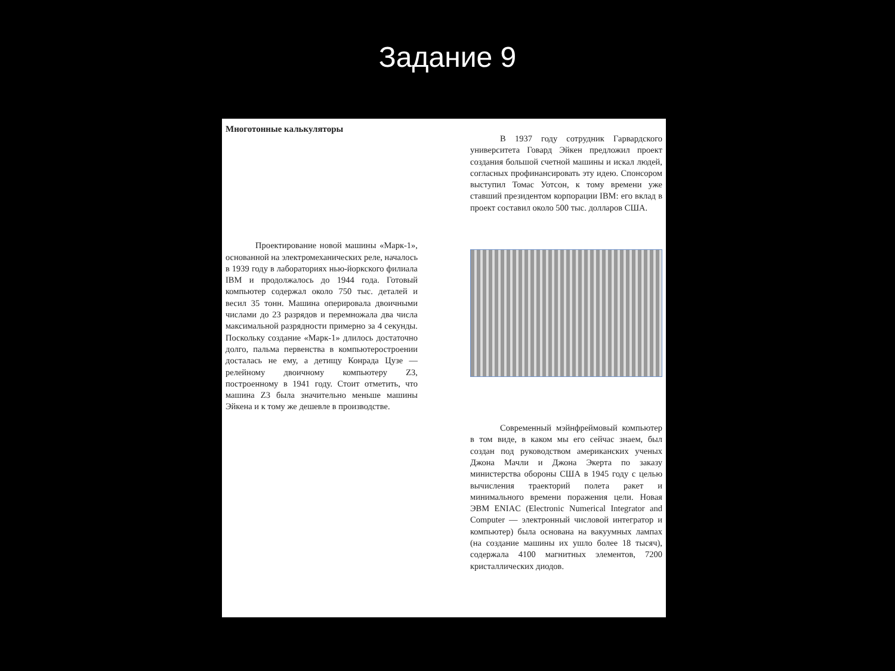Задание 9
Многотонные калькуляторы
Проектирование новой машины «Марк-1», основанной на электромеханических реле, началось в 1939 году в лабораториях нью-йоркского филиала IBM и продолжалось до 1944 года. Готовый компьютер содержал около 750 тыс. деталей и весил 35 тонн. Машина оперировала двоичными числами до 23 разрядов и перемножала два числа максимальной разрядности примерно за 4 секунды. Поскольку создание «Марк-1» длилось достаточно долго, пальма первенства в компьютеростроении досталась не ему, а детищу Конрада Цузе — релейному двоичному компьютеру Z3, построенному в 1941 году. Стоит отметить, что машина Z3 была значительно меньше машины Эйкена и к тому же дешевле в производстве.
В 1937 году сотрудник Гарвардского университета Говард Эйкен предложил проект создания большой счетной машины и искал людей, согласных профинансировать эту идею. Спонсором выступил Томас Уотсон, к тому времени уже ставший президентом корпорации IBM: его вклад в проект составил около 500 тыс. долларов США.
Современный мэйнфреймовый компьютер в том виде, в каком мы его сейчас знаем, был создан под руководством американских ученых Джона Мачли и Джона Экерта по заказу министерства обороны США в 1945 году с целью вычисления траекторий полета ракет и минимального времени поражения цели. Новая ЭВМ ENIAC (Electronic Numerical Integrator and Computer — электронный числовой интегратор и компьютер) была основана на вакуумных лампах (на создание машины их ушло более 18 тысяч), содержала 4100 магнитных элементов, 7200 кристаллических диодов.